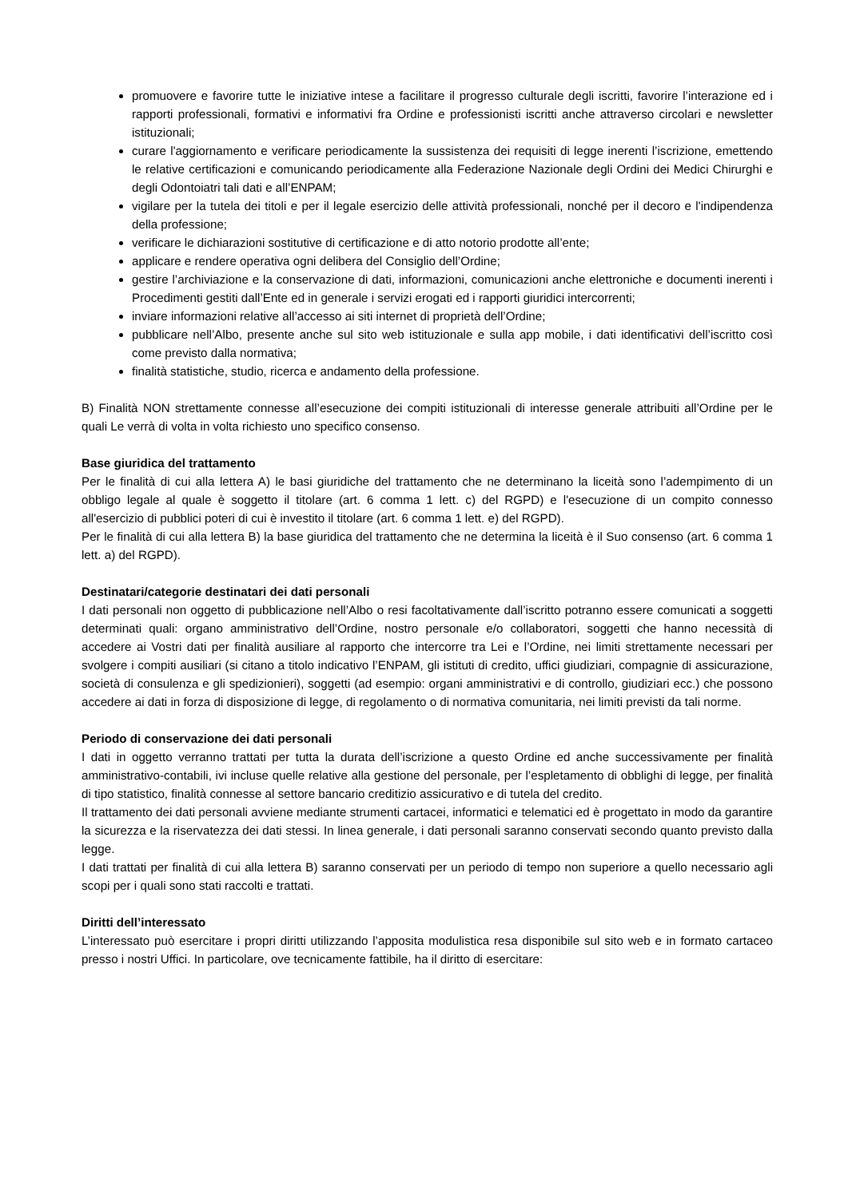promuovere e favorire tutte le iniziative intese a facilitare il progresso culturale degli iscritti, favorire l’interazione ed i rapporti professionali, formativi e informativi fra Ordine e professionisti iscritti anche attraverso circolari e newsletter istituzionali;
curare l'aggiornamento e verificare periodicamente la sussistenza dei requisiti di legge inerenti l’iscrizione, emettendo le relative certificazioni e comunicando periodicamente alla Federazione Nazionale degli Ordini dei Medici Chirurghi e degli Odontoiatri tali dati e all’ENPAM;
vigilare per la tutela dei titoli e per il legale esercizio delle attività professionali, nonché per il decoro e l'indipendenza della professione;
verificare le dichiarazioni sostitutive di certificazione e di atto notorio prodotte all’ente;
applicare e rendere operativa ogni delibera del Consiglio dell’Ordine;
gestire l’archiviazione e la conservazione di dati, informazioni, comunicazioni anche elettroniche e documenti inerenti i Procedimenti gestiti dall’Ente ed in generale i servizi erogati ed i rapporti giuridici intercorrenti;
inviare informazioni relative all’accesso ai siti internet di proprietà dell’Ordine;
pubblicare nell’Albo, presente anche sul sito web istituzionale e sulla app mobile, i dati identificativi dell’iscritto così come previsto dalla normativa;
finalità statistiche, studio, ricerca e andamento della professione.
B) Finalità NON strettamente connesse all’esecuzione dei compiti istituzionali di interesse generale attribuiti all’Ordine per le quali Le verrà di volta in volta richiesto uno specifico consenso.
Base giuridica del trattamento
Per le finalità di cui alla lettera A) le basi giuridiche del trattamento che ne determinano la liceità sono l’adempimento di un obbligo legale al quale è soggetto il titolare (art. 6 comma 1 lett. c) del RGPD) e l'esecuzione di un compito connesso all'esercizio di pubblici poteri di cui è investito il titolare (art. 6 comma 1 lett. e) del RGPD).
Per le finalità di cui alla lettera B) la base giuridica del trattamento che ne determina la liceità è il Suo consenso (art. 6 comma 1 lett. a) del RGPD).
Destinatari/categorie destinatari dei dati personali
I dati personali non oggetto di pubblicazione nell’Albo o resi facoltativamente dall’iscritto potranno essere comunicati a soggetti determinati quali: organo amministrativo dell’Ordine, nostro personale e/o collaboratori, soggetti che hanno necessità di accedere ai Vostri dati per finalità ausiliare al rapporto che intercorre tra Lei e l’Ordine, nei limiti strettamente necessari per svolgere i compiti ausiliari (si citano a titolo indicativo l’ENPAM, gli istituti di credito, uffici giudiziari, compagnie di assicurazione, società di consulenza e gli spedizionieri), soggetti (ad esempio: organi amministrativi e di controllo, giudiziari ecc.) che possono accedere ai dati in forza di disposizione di legge, di regolamento o di normativa comunitaria, nei limiti previsti da tali norme.
Periodo di conservazione dei dati personali
I dati in oggetto verranno trattati per tutta la durata dell’iscrizione a questo Ordine ed anche successivamente per finalità amministrativo-contabili, ivi incluse quelle relative alla gestione del personale, per l’espletamento di obblighi di legge, per finalità di tipo statistico, finalità connesse al settore bancario creditizio assicurativo e di tutela del credito.
Il trattamento dei dati personali avviene mediante strumenti cartacei, informatici e telematici ed è progettato in modo da garantire la sicurezza e la riservatezza dei dati stessi. In linea generale, i dati personali saranno conservati secondo quanto previsto dalla legge.
I dati trattati per finalità di cui alla lettera B) saranno conservati per un periodo di tempo non superiore a quello necessario agli scopi per i quali sono stati raccolti e trattati.
Diritti dell’interessato
L’interessato può esercitare i propri diritti utilizzando l’apposita modulistica resa disponibile sul sito web e in formato cartaceo presso i nostri Uffici. In particolare, ove tecnicamente fattibile, ha il diritto di esercitare: